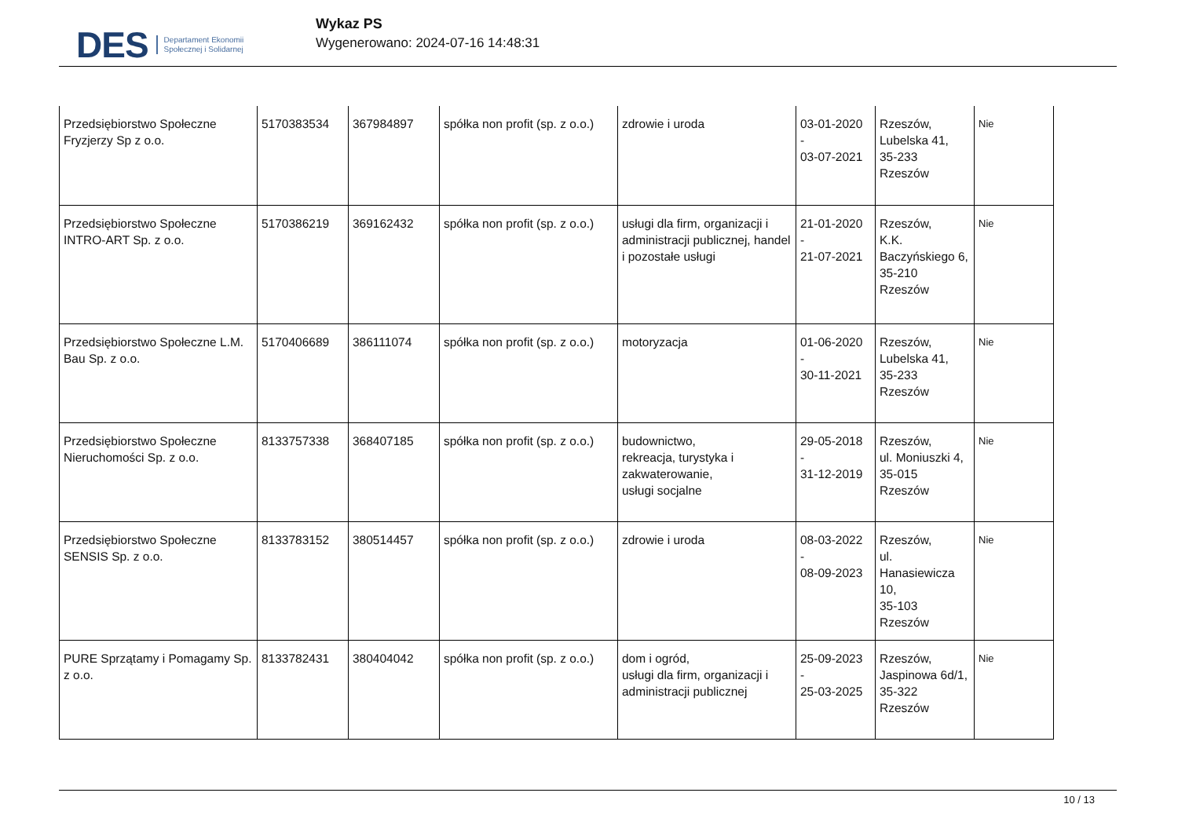DES Departament Ekonomii
Społecznej i Solidarnej
Wykaz PS
Wygenerowano: 2024-07-16 14:48:31
| Przedsiębiorstwo Społeczne Fryzjerzy Sp z o.o. | 5170383534 | 367984897 | spółka non profit (sp. z o.o.) | zdrowie i uroda | 03-01-2020 - 03-07-2021 | Rzeszów, Lubelska 41, 35-233 Rzeszów | Nie |
| Przedsiębiorstwo Społeczne INTRO-ART Sp. z o.o. | 5170386219 | 369162432 | spółka non profit (sp. z o.o.) | usługi dla firm, organizacji i administracji publicznej, handel i pozostałe usługi | 21-01-2020 - 21-07-2021 | Rzeszów, K.K. Baczyńskiego 6, 35-210 Rzeszów | Nie |
| Przedsiębiorstwo Społeczne L.M. Bau Sp. z o.o. | 5170406689 | 386111074 | spółka non profit (sp. z o.o.) | motoryzacja | 01-06-2020 - 30-11-2021 | Rzeszów, Lubelska 41, 35-233 Rzeszów | Nie |
| Przedsiębiorstwo Społeczne Nieruchomości Sp. z o.o. | 8133757338 | 368407185 | spółka non profit (sp. z o.o.) | budownictwo, rekreacja, turystyka i zakwaterowanie, usługi socjalne | 29-05-2018 - 31-12-2019 | Rzeszów, ul. Moniuszki 4, 35-015 Rzeszów | Nie |
| Przedsiębiorstwo Społeczne SENSIS Sp. z o.o. | 8133783152 | 380514457 | spółka non profit (sp. z o.o.) | zdrowie i uroda | 08-03-2022 - 08-09-2023 | Rzeszów, ul. Hanasiewicza 10, 35-103 Rzeszów | Nie |
| PURE Sprzątamy i Pomagamy Sp. z o.o. | 8133782431 | 380404042 | spółka non profit (sp. z o.o.) | dom i ogród, usługi dla firm, organizacji i administracji publicznej | 25-09-2023 - 25-03-2025 | Rzeszów, Jaspinowa 6d/1, 35-322 Rzeszów | Nie |
10 / 13